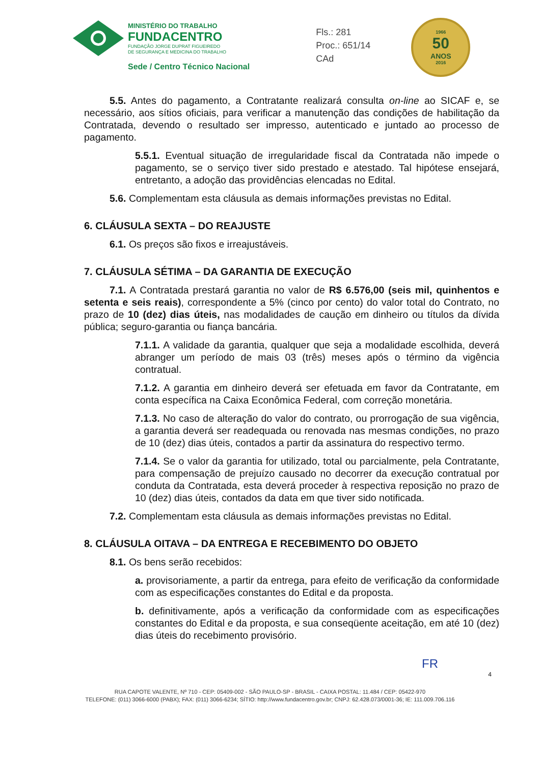MINISTÉRIO DO TRABALHO
FUNDACENTRO
FUNDAÇÃO JORGE DUPRAT FIGUEIREDO
DE SEGURANÇA E MEDICINA DO TRABALHO
Sede / Centro Técnico Nacional
Fls.: 281
Proc.: 651/14
CAd
1966
50
ANOS
2016
5.5. Antes do pagamento, a Contratante realizará consulta on-line ao SICAF e, se necessário, aos sítios oficiais, para verificar a manutenção das condições de habilitação da Contratada, devendo o resultado ser impresso, autenticado e juntado ao processo de pagamento.
5.5.1. Eventual situação de irregularidade fiscal da Contratada não impede o pagamento, se o serviço tiver sido prestado e atestado. Tal hipótese ensejará, entretanto, a adoção das providências elencadas no Edital.
5.6. Complementam esta cláusula as demais informações previstas no Edital.
6. CLÁUSULA SEXTA – DO REAJUSTE
6.1. Os preços são fixos e irreajustáveis.
7. CLÁUSULA SÉTIMA – DA GARANTIA DE EXECUÇÃO
7.1. A Contratada prestará garantia no valor de R$ 6.576,00 (seis mil, quinhentos e setenta e seis reais), correspondente a 5% (cinco por cento) do valor total do Contrato, no prazo de 10 (dez) dias úteis, nas modalidades de caução em dinheiro ou títulos da dívida pública; seguro-garantia ou fiança bancária.
7.1.1. A validade da garantia, qualquer que seja a modalidade escolhida, deverá abranger um período de mais 03 (três) meses após o término da vigência contratual.
7.1.2. A garantia em dinheiro deverá ser efetuada em favor da Contratante, em conta específica na Caixa Econômica Federal, com correção monetária.
7.1.3. No caso de alteração do valor do contrato, ou prorrogação de sua vigência, a garantia deverá ser readequada ou renovada nas mesmas condições, no prazo de 10 (dez) dias úteis, contados a partir da assinatura do respectivo termo.
7.1.4. Se o valor da garantia for utilizado, total ou parcialmente, pela Contratante, para compensação de prejuízo causado no decorrer da execução contratual por conduta da Contratada, esta deverá proceder à respectiva reposição no prazo de 10 (dez) dias úteis, contados da data em que tiver sido notificada.
7.2. Complementam esta cláusula as demais informações previstas no Edital.
8. CLÁUSULA OITAVA – DA ENTREGA E RECEBIMENTO DO OBJETO
8.1. Os bens serão recebidos:
a. provisoriamente, a partir da entrega, para efeito de verificação da conformidade com as especificações constantes do Edital e da proposta.
b. definitivamente, após a verificação da conformidade com as especificações constantes do Edital e da proposta, e sua conseqüente aceitação, em até 10 (dez) dias úteis do recebimento provisório.
FR
4
RUA CAPOTE VALENTE, Nº 710 - CEP: 05409-002 - SÃO PAULO-SP - BRASIL - CAIXA POSTAL: 11.484 / CEP: 05422-970
TELEFONE: (011) 3066-6000 (PABX); FAX: (011) 3066-6234; SÍTIO: http://www.fundacentro.gov.br; CNPJ: 62.428.073/0001-36; IE: 111.009.706.116